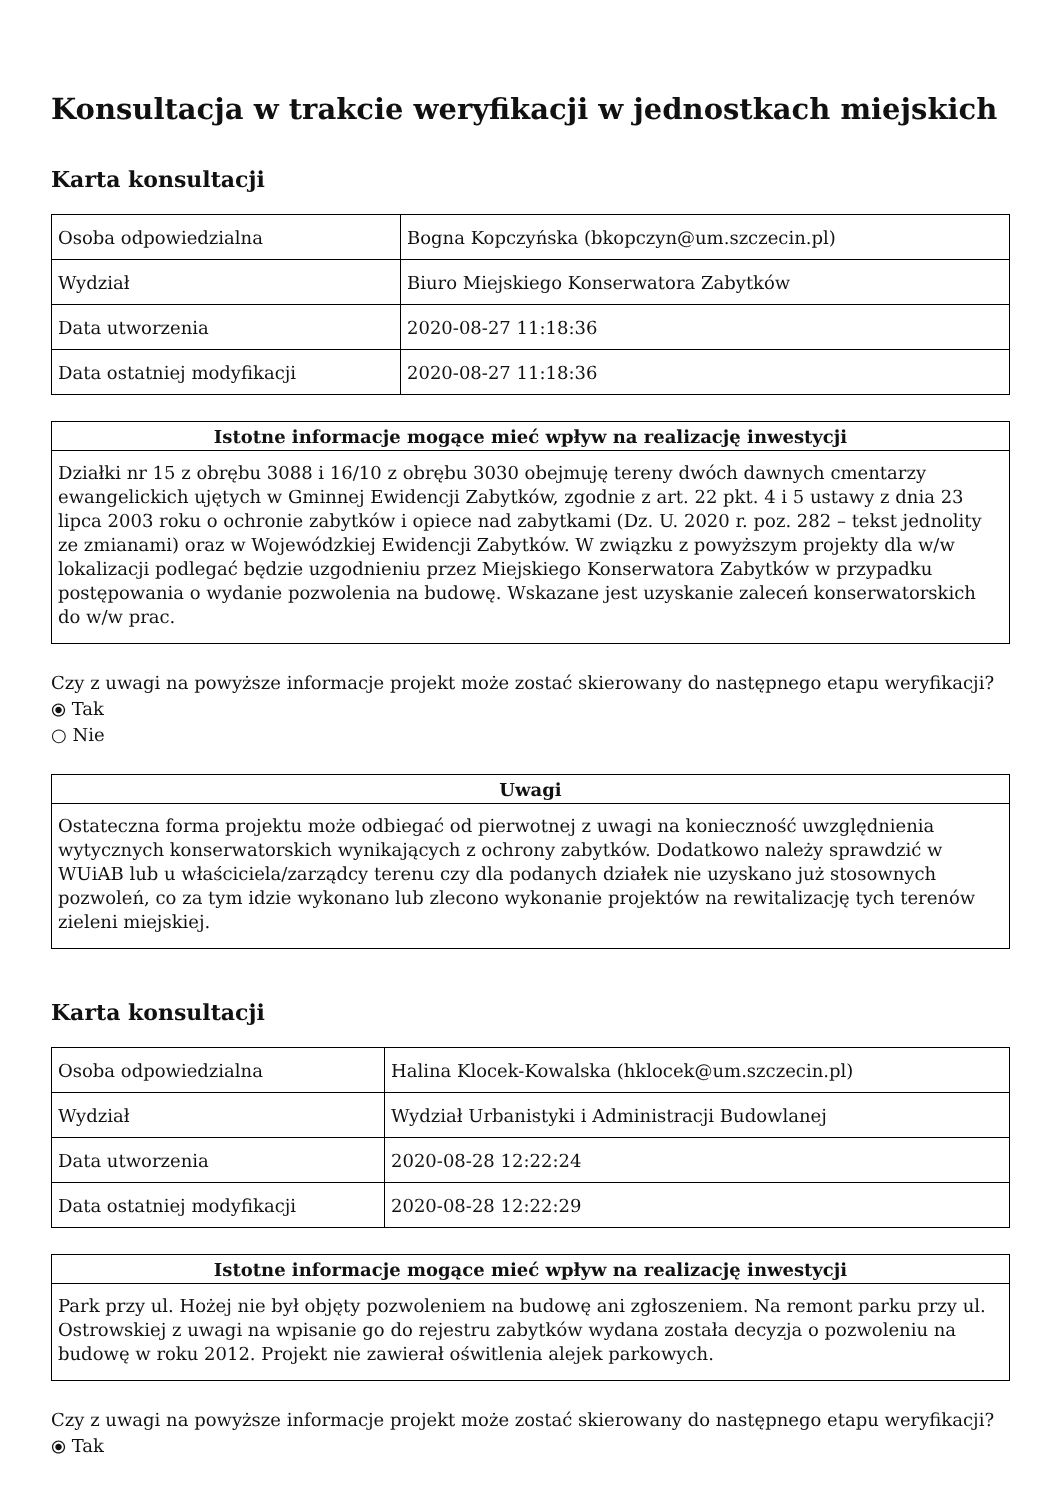Konsultacja w trakcie weryfikacji w jednostkach miejskich
Karta konsultacji
| Osoba odpowiedzialna | Bogna Kopczyńska (bkopczyn@um.szczecin.pl) |
| Wydział | Biuro Miejskiego Konserwatora Zabytków |
| Data utworzenia | 2020-08-27 11:18:36 |
| Data ostatniej modyfikacji | 2020-08-27 11:18:36 |
| Istotne informacje mogące mieć wpływ na realizację inwestycji |
| --- |
| Działki nr 15 z obrębu 3088 i 16/10 z obrębu 3030 obejmuję tereny dwóch dawnych cmentarzy ewangelickich ujętych w Gminnej Ewidencji Zabytków, zgodnie z art. 22 pkt. 4 i 5 ustawy z dnia 23 lipca 2003 roku o ochronie zabytków i opiece nad zabytkami (Dz. U. 2020 r. poz. 282 – tekst jednolity ze zmianami) oraz w Wojewódzkiej Ewidencji Zabytków. W związku z powyższym projekty dla w/w lokalizacji podlegać będzie uzgodnieniu przez Miejskiego Konserwatora Zabytków w przypadku postępowania o wydanie pozwolenia na budowę. Wskazane jest uzyskanie zaleceń konserwatorskich do w/w prac. |
Czy z uwagi na powyższe informacje projekt może zostać skierowany do następnego etapu weryfikacji?
⦿ Tak
○ Nie
| Uwagi |
| --- |
| Ostateczna forma projektu może odbiegać od pierwotnej z uwagi na konieczność uwzględnienia wytycznych konserwatorskich wynikających z ochrony zabytków. Dodatkowo należy sprawdzić w WUiAB lub u właściciela/zarządcy terenu czy dla podanych działek nie uzyskano już stosownych pozwoleń, co za tym idzie wykonano lub zlecono wykonanie projektów na rewitalizację tych terenów zieleni miejskiej. |
Karta konsultacji
| Osoba odpowiedzialna | Halina Klocek-Kowalska (hklocek@um.szczecin.pl) |
| Wydział | Wydział Urbanistyki i Administracji Budowlanej |
| Data utworzenia | 2020-08-28 12:22:24 |
| Data ostatniej modyfikacji | 2020-08-28 12:22:29 |
| Istotne informacje mogące mieć wpływ na realizację inwestycji |
| --- |
| Park przy ul. Hożej nie był objęty pozwoleniem na budowę ani zgłoszeniem. Na remont parku przy ul. Ostrowskiej z uwagi na wpisanie go do rejestru zabytków wydana została decyzja o pozwoleniu na budowę w roku 2012. Projekt nie zawierał oświtlenia alejek parkowych. |
Czy z uwagi na powyższe informacje projekt może zostać skierowany do następnego etapu weryfikacji?
⦿ Tak